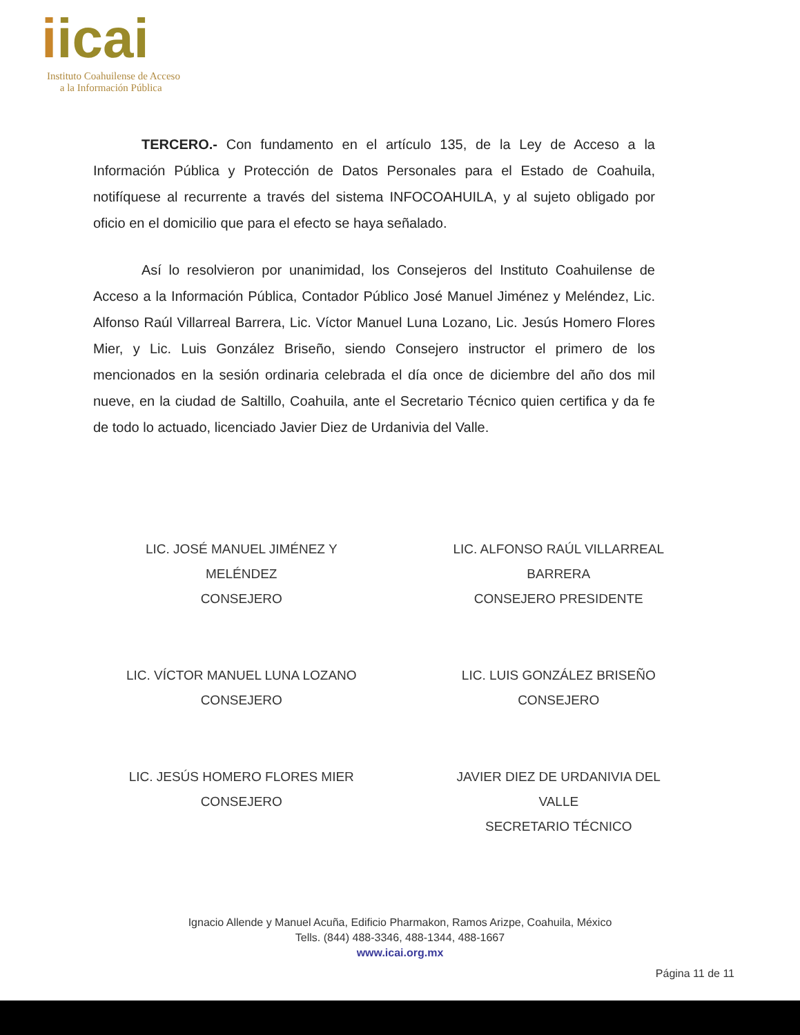iicai
Instituto Coahuilense de Acceso
a la Información Pública
TERCERO.- Con fundamento en el artículo 135, de la Ley de Acceso a la Información Pública y Protección de Datos Personales para el Estado de Coahuila, notifíquese al recurrente a través del sistema INFOCOAHUILA, y al sujeto obligado por oficio en el domicilio que para el efecto se haya señalado.
Así lo resolvieron por unanimidad, los Consejeros del Instituto Coahuilense de Acceso a la Información Pública, Contador Público José Manuel Jiménez y Meléndez, Lic. Alfonso Raúl Villarreal Barrera, Lic. Víctor Manuel Luna Lozano, Lic. Jesús Homero Flores Mier, y Lic. Luis González Briseño, siendo Consejero instructor el primero de los mencionados en la sesión ordinaria celebrada el día once de diciembre del año dos mil nueve, en la ciudad de Saltillo, Coahuila, ante el Secretario Técnico quien certifica y da fe de todo lo actuado, licenciado Javier Diez de Urdanivia del Valle.
LIC. JOSÉ MANUEL JIMÉNEZ Y
MELÉNDEZ
CONSEJERO
LIC. ALFONSO RAÚL VILLARREAL
BARRERA
CONSEJERO PRESIDENTE
LIC. VÍCTOR MANUEL LUNA LOZANO
CONSEJERO
LIC. LUIS GONZÁLEZ BRISEÑO
CONSEJERO
LIC. JESÚS HOMERO FLORES MIER
CONSEJERO
JAVIER DIEZ DE URDANIVIA DEL
VALLE
SECRETARIO TÉCNICO
Ignacio Allende y Manuel Acuña, Edificio Pharmakon, Ramos Arizpe, Coahuila, México
Tells. (844) 488-3346, 488-1344, 488-1667
www.icai.org.mx
Página 11 de 11